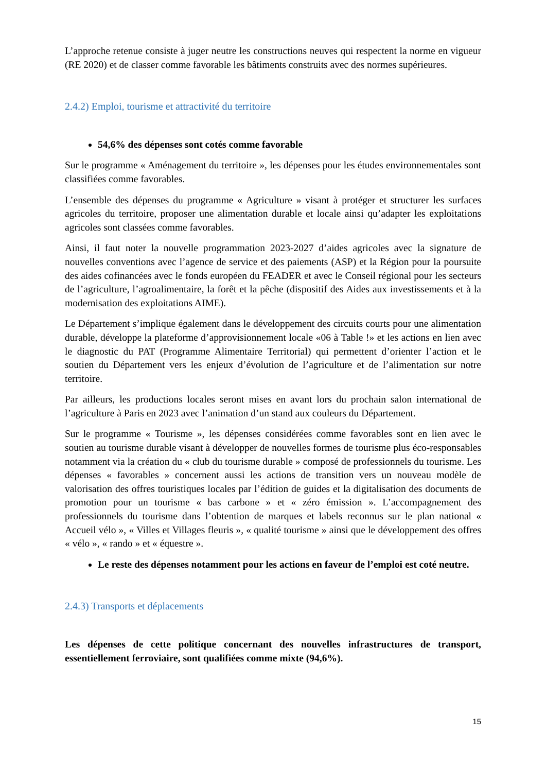L’approche retenue consiste à juger neutre les constructions neuves qui respectent la norme en vigueur (RE 2020) et de classer comme favorable les bâtiments construits avec des normes supérieures.
2.4.2) Emploi, tourisme et attractivité du territoire
54,6% des dépenses sont cotés comme favorable
Sur le programme « Aménagement du territoire », les dépenses pour les études environnementales sont classifiées comme favorables.
L’ensemble des dépenses du programme « Agriculture » visant à protéger et structurer les surfaces agricoles du territoire, proposer une alimentation durable et locale ainsi qu’adapter les exploitations agricoles sont classées comme favorables.
Ainsi, il faut noter la nouvelle programmation 2023-2027 d’aides agricoles avec la signature de nouvelles conventions avec l’agence de service et des paiements (ASP) et la Région pour la poursuite des aides cofinancées avec le fonds européen du FEADER et avec le Conseil régional pour les secteurs de l’agriculture, l’agroalimentaire, la forêt et la pêche (dispositif des Aides aux investissements et à la modernisation des exploitations AIME).
Le Département s’implique également dans le développement des circuits courts pour une alimentation durable, développe la plateforme d’approvisionnement locale «06 à Table !» et les actions en lien avec le diagnostic du PAT (Programme Alimentaire Territorial) qui permettent d’orienter l’action et le soutien du Département vers les enjeux d’évolution de l’agriculture et de l’alimentation sur notre territoire.
Par ailleurs, les productions locales seront mises en avant lors du prochain salon international de l’agriculture à Paris en 2023 avec l’animation d’un stand aux couleurs du Département.
Sur le programme « Tourisme », les dépenses considérées comme favorables sont en lien avec le soutien au tourisme durable visant à développer de nouvelles formes de tourisme plus éco-responsables notamment via la création du « club du tourisme durable » composé de professionnels du tourisme. Les dépenses « favorables » concernent aussi les actions de transition vers un nouveau modèle de valorisation des offres touristiques locales par l’édition de guides et la digitalisation des documents de promotion pour un tourisme « bas carbone » et « zéro émission ». L’accompagnement des professionnels du tourisme dans l’obtention de marques et labels reconnus sur le plan national « Accueil vélo », « Villes et Villages fleuris », « qualité tourisme » ainsi que le développement des offres « vélo », « rando » et « équestre ».
Le reste des dépenses notamment pour les actions en faveur de l’emploi est coté neutre.
2.4.3) Transports et déplacements
Les dépenses de cette politique concernant des nouvelles infrastructures de transport, essentiellement ferroviaire, sont qualifiées comme mixte (94,6%).
15